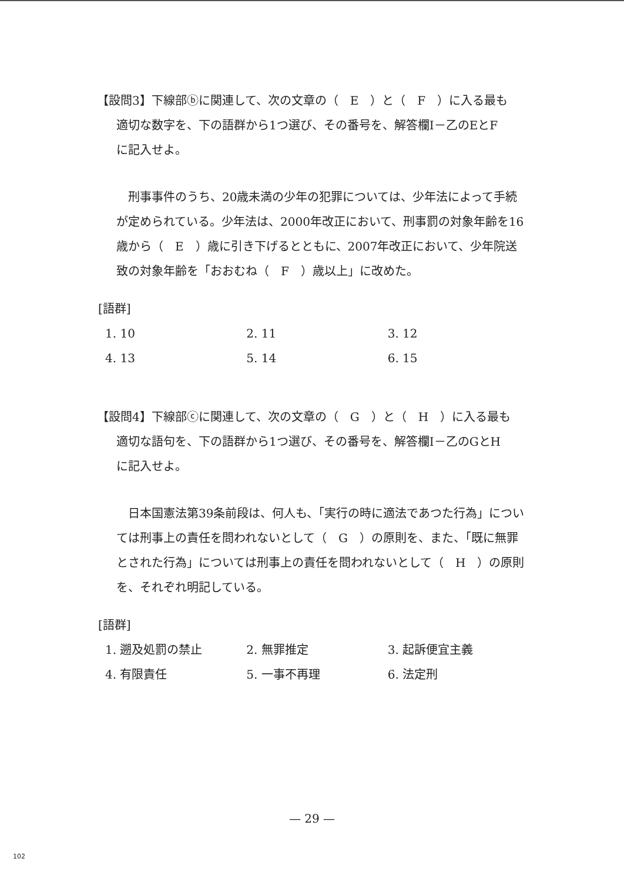【設問3】下線部ⓑに関連して、次の文章の（　E　）と（　F　）に入る最も
適切な数字を、下の語群から1つ選び、その番号を、解答欄Ⅰ－乙のEとF
に記入せよ。
刑事事件のうち、20歳未満の少年の犯罪については、少年法によって手続が定められている。少年法は、2000年改正において、刑事罰の対象年齢を16歳から（　E　）歳に引き下げるとともに、2007年改正において、少年院送致の対象年齢を「おおむね（　F　）歳以上」に改めた。
[語群]
| 1. 10 | 2. 11 | 3. 12 |
| 4. 13 | 5. 14 | 6. 15 |
【設問4】下線部ⓒに関連して、次の文章の（　G　）と（　H　）に入る最も
適切な語句を、下の語群から1つ選び、その番号を、解答欄Ⅰ－乙のGとH
に記入せよ。
日本国憲法第39条前段は、何人も、「実行の時に適法であつた行為」については刑事上の責任を問われないとして（　G　）の原則を、また、「既に無罪とされた行為」については刑事上の責任を問われないとして（　H　）の原則を、それぞれ明記している。
[語群]
| 1. 遡及処罰の禁止 | 2. 無罪推定 | 3. 起訴便宜主義 |
| 4. 有限責任 | 5. 一事不再理 | 6. 法定刑 |
— 29 —
102